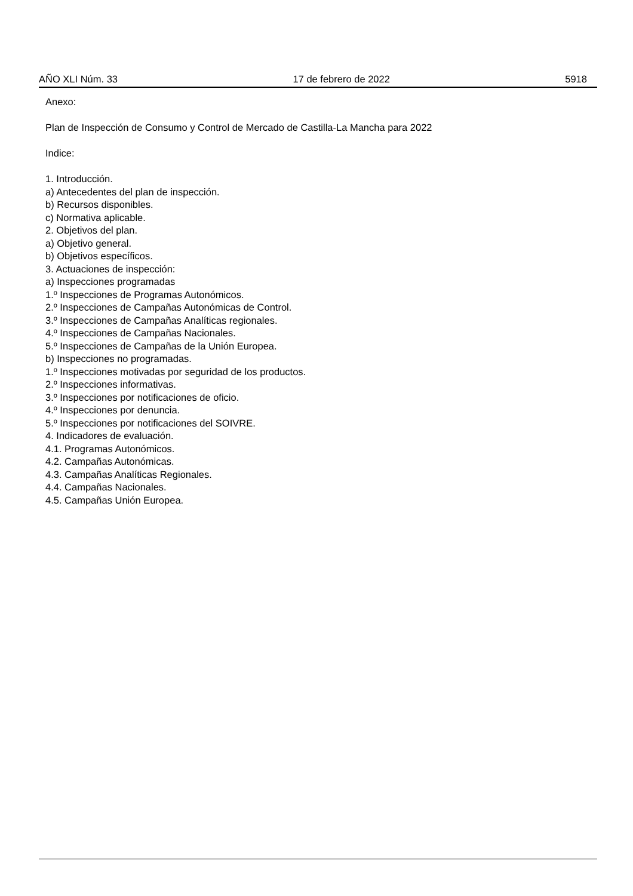AÑO XLI Núm. 33 17 de febrero de 2022 5918
Anexo:
Plan de Inspección de Consumo y Control de Mercado de Castilla-La Mancha para 2022
Indice:
1. Introducción.
a) Antecedentes del plan de inspección.
b) Recursos disponibles.
c) Normativa aplicable.
2. Objetivos del plan.
a) Objetivo general.
b) Objetivos específicos.
3. Actuaciones de inspección:
a) Inspecciones programadas
1.º Inspecciones de Programas Autonómicos.
2.º Inspecciones de Campañas Autonómicas de Control.
3.º Inspecciones de Campañas Analíticas regionales.
4.º Inspecciones de Campañas Nacionales.
5.º Inspecciones de Campañas de la Unión Europea.
b) Inspecciones no programadas.
1.º Inspecciones motivadas por seguridad de los productos.
2.º Inspecciones informativas.
3.º Inspecciones por notificaciones de oficio.
4.º Inspecciones por denuncia.
5.º Inspecciones por notificaciones del SOIVRE.
4. Indicadores de evaluación.
4.1. Programas Autonómicos.
4.2. Campañas Autonómicas.
4.3. Campañas Analíticas Regionales.
4.4. Campañas Nacionales.
4.5. Campañas Unión Europea.